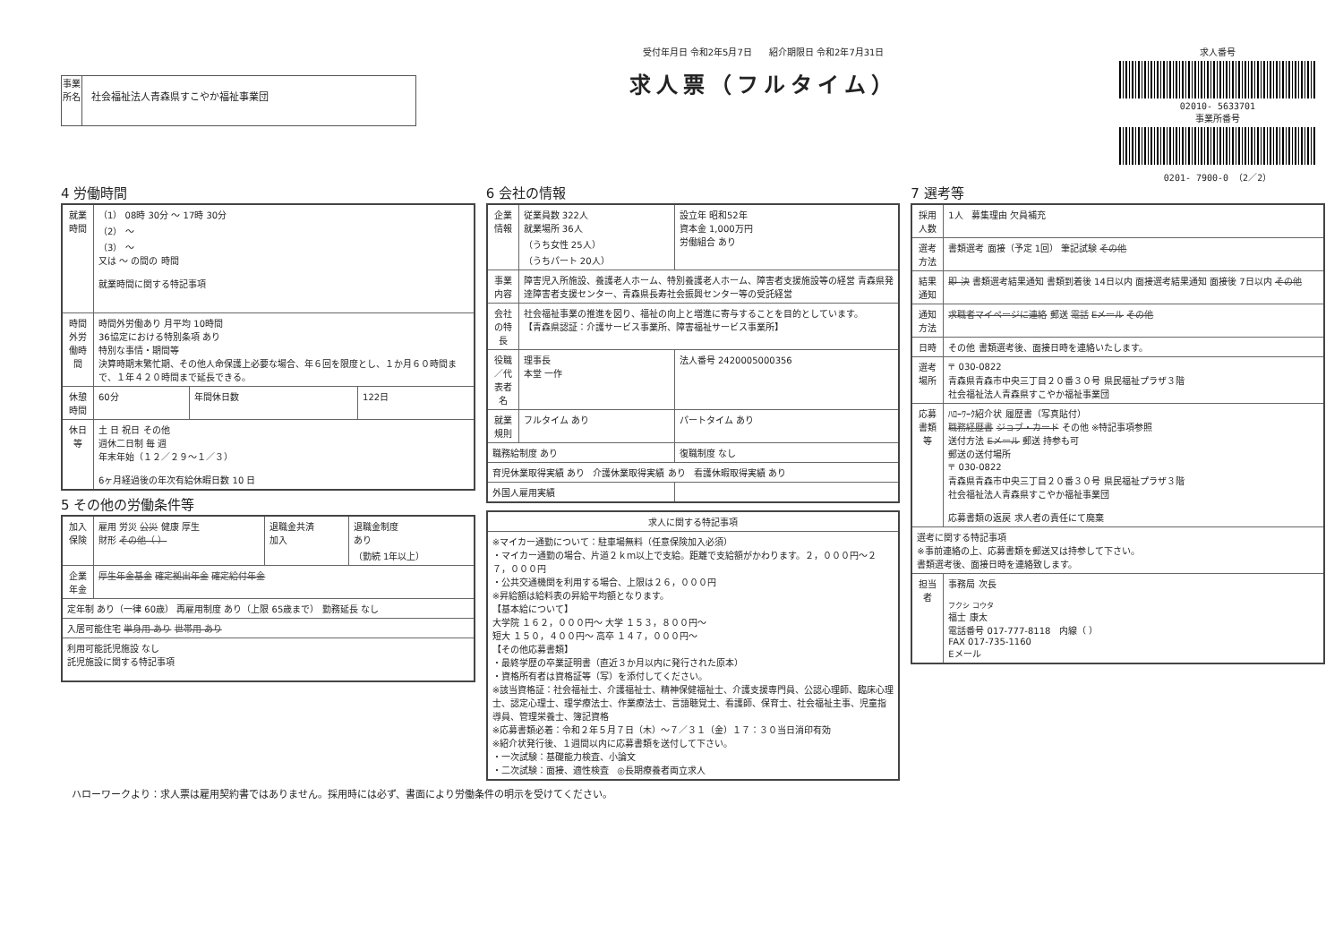事業所名
社会福祉法人青森県すこやか福祉事業団
受付年月日 令和2年5月7日 紹介期限日 令和2年7月31日
求人票（フルタイム）
求人番号
02010- 5633701
事業所番号
0201- 7900-0 （2／2）
4 労働時間
| 就業時間 | （1） 08時 30分 ～ 17時 30分 （2） ～ （3） ～ 又は ～ の間の 時間 就業時間に関する特記事項 | | |
| 時間外労働時間 | 時間外労働あり 月平均 10時間 36協定における特別条項 あり 特別な事情・期間等 決算時期末繁忙期、その他人命保護上必要な場合、年６回を限度とし、１か月６０時間まで、１年４２０時間まで延長できる。 | | |
| 休憩時間 | 60分 | 年間休日数 | 122日 |
| 休日等 | 土 日 祝日 その他 週休二日制 毎 週 年末年始（１２／２９～１／３） 6ヶ月経過後の年次有給休暇日数 10 日 | | |
5 その他の労働条件等
| 加入保険 | 雇用 労災 公災 健康 厚生 財形 その他（ ） | 退職金共済 加入 | 退職金制度 あり （勤続 1年以上） |
| 企業年金 | 厚生年金基金 確定拠出年金 確定給付年金 | | |
| 定年制 あり（一律 60歳） 再雇用制度 あり（上限 65歳まで） 勤務延長 なし | | | |
| 入居可能住宅 単身用 あり 世帯用 あり | | | |
| 利用可能託児施設 なし 託児施設に関する特記事項 | | | |
6 会社の情報
| 企業情報 | 従業員数 322人 就業場所 36人 （うち女性 25人） （うちパート 20人） | 設立年 昭和52年 資本金 1,000万円 労働組合 あり |
| 事業内容 | 障害児入所施設、養護老人ホーム、特別養護老人ホーム、障害者支援施設等の経営 青森県発達障害者支援センター、青森県長寿社会振興センター等の受託経営 | |
| 会社の特長 | 社会福祉事業の推進を図り、福祉の向上と増進に寄与することを目的としています。 【青森県認証：介護サービス事業所、障害福祉サービス事業所】 | |
| 役職／代表者名 | 理事長 本堂 一作 | 法人番号 2420005000356 |
| 就業規則 | フルタイム あり | パートタイム あり |
| 職務給制度 あり | | 復職制度 なし |
| 育児休業取得実績 あり 介護休業取得実績 あり 看護休暇取得実績 あり | | |
| 外国人雇用実績 | | |
| 求人に関する特記事項 |
| ※マイカー通勤について：駐車場無料（任意保険加入必須） ・マイカー通勤の場合、片道２ｋｍ以上で支給。距離で支給額がかわります。２，０００円～２７，０００円 ・公共交通機関を利用する場合、上限は２６，０００円 ※昇給額は給料表の昇給平均額となります。 【基本給について】 大学院 １６２，０００円～ 大学 １５３，８００円～ 短大 １５０，４００円～ 高卒 １４７，０００円～ 【その他応募書類】 ・最終学歴の卒業証明書（直近３か月以内に発行された原本） ・資格所有者は資格証等（写）を添付してください。 ※該当資格証：社会福祉士、介護福祉士、精神保健福祉士、介護支援専門員、公認心理師、臨床心理士、認定心理士、理学療法士、作業療法士、言語聴覚士、看護師、保育士、社会福祉主事、児童指導員、管理栄養士、簿記資格 ※応募書類必着：令和２年５月７日（木）～７／３１（金）１７：３０当日消印有効 ※紹介状発行後、１週間以内に応募書類を送付して下さい。 ・一次試験：基礎能力検査、小論文 ・二次試験：面接、適性検査 ◎長期療養者両立求人 |
7 選考等
| 採用人数 | 1人 募集理由 欠員補充 |
| 選考方法 | 書類選考 面接（予定 1回） 筆記試験 その他 |
| 結果通知 | 即 決 書類選考結果通知 書類到着後 14日以内 面接選考結果通知 面接後 7日以内 その他 |
| 通知方法 | 求職者マイページに連絡 郵送 電話 Eメール その他 |
| 日時 | その他 書類選考後、面接日時を連絡いたします。 |
| 選考場所 | 〒 030-0822 青森県青森市中央三丁目２０番３０号 県民福祉プラザ３階 社会福祉法人青森県すこやか福祉事業団 |
| 応募書類等 | ﾊﾛｰﾜｰｸ紹介状 履歴書（写真貼付） 職務経歴書 ジョブ・カード その他 ※特記事項参照 送付方法 Eメール 郵送 持参も可 郵送の送付場所 〒 030-0822 青森県青森市中央三丁目２０番３０号 県民福祉プラザ３階 社会福祉法人青森県すこやか福祉事業団 応募書類の返戻 求人者の責任にて廃棄 |
| 選考に関する特記事項 ※事前連絡の上、応募書類を郵送又は持参して下さい。 書類選考後、面接日時を連絡致します。 | |
| 担当者 | 事務局 次長 フクシ コウタ 福士 康太 電話番号 017-777-8118 内線（ ） FAX 017-735-1160 Eメール |
ハローワークより：求人票は雇用契約書ではありません。採用時には必ず、書面により労働条件の明示を受けてください。